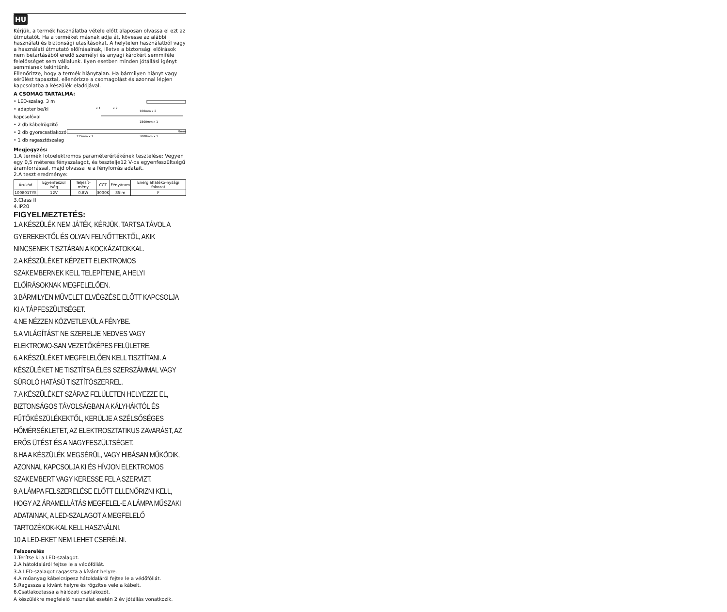HU
Kérjük, a termék használatba vétele előtt alaposan olvassa el ezt az útmutatót. Ha a terméket másnak adja át, kövesse az alábbi használati és biztonsági utasításokat. A helytelen használatból vagy a használati útmutató előírásainak, illetve a biztonsági előírások nem betartásából eredő személyi és anyagi károkért semmiféle felelősséget sem vállalunk. Ilyen esetben minden jótállási igényt semmisnek tekintünk.
Ellenőrizze, hogy a termék hiánytalan. Ha bármilyen hiányt vagy sérülést tapasztal, ellenőrizze a csomagolást és azonnal lépjen kapcsolatba a készülék eladójával.
A CSOMAG TARTALMA:
• LED-szalag, 3 m
• adapter be/ki kapcsolóval
• 2 db kábelrögzítő
• 2 db gyorscsatlakozó
• 1 db ragasztószalag
100mm x 2
x 1
x 2
1500mm x 1
115mm x 1
3000mm x 1
8mm
Megjegyzés:
1.A termék fotoelektromos paraméterértékének tesztelése: Vegyen egy 0,5 méteres fényszalagot, és tesztelje12 V-os egyenfeszültségű áramforrással, majd olvassa le a fényforrás adatait.
2.A teszt eredménye:
| Árukód | Egyenfeszül tség | Teljesít-mény | CCT | Fényáram | Energiahatéko-nysági fokozat |
| --- | --- | --- | --- | --- | --- |
| 100801TYS | 12V | 0.8W | 3000K | 85lm | F |
3.Class II
4.IP20
FIGYELMEZTETÉS:
1.A KÉSZÜLÉK NEM JÁTÉK, KÉRJÜK, TARTSA TÁVOL A GYEREKEKTŐL ÉS OLYAN FELNŐTTEKTŐL, AKIK NINCSENEK TISZTÁBAN A KOCKÁZATOKKAL.
2.A KÉSZÜLÉKET KÉPZETT ELEKTROMOS SZAKEMBERNEK KELL TELEPÍTENIE, A HELYI ELŐÍRÁSOKNAK MEGFELELŐEN.
3.BÁRMILYEN MŰVELET ELVÉGZÉSE ELŐTT KAPCSOLJA KI A TÁPFESZÜLTSÉGET.
4.NE NÉZZEN KÖZVETLENÜL A FÉNYBE.
5.A VILÁGÍTÁST NE SZERELJE NEDVES VAGY ELEKTROMO-SAN VEZETŐKÉPES FELÜLETRE.
6.A KÉSZÜLÉKET MEGFELELŐEN KELL TISZTÍTANI. A KÉSZÜLÉKET NE TISZTÍTSA ÉLES SZERSZÁMMAL VAGY SÚROLÓ HATÁSÚ TISZTÍTÓSZERREL.
7.A KÉSZÜLÉKET SZÁRAZ FELÜLETEN HELYEZZE EL, BIZTONSÁGOS TÁVOLSÁGBAN A KÁLYHÁKTÓL ÉS FŰTŐKÉSZÜLÉKEKTŐL, KERÜLJE A SZÉLSŐSÉGES HŐMÉRSÉKLETET, AZ ELEKTROSZTATIKUS ZAVARÁST, AZ ERŐS ÜTÉST ÉS A NAGYFESZÜLTSÉGET.
8.HA A KÉSZÜLÉK MEGSÉRÜL, VAGY HIBÁSAN MŰKÖDIK, AZONNAL KAPCSOLJA KI ÉS HÍVJON ELEKTROMOS SZAKEMBERT VAGY KERESSE FEL A SZERVIZT.
9.A LÁMPA FELSZERELÉSE ELŐTT ELLENŐRIZNI KELL, HOGY AZ ÁRAMELLÁTÁS MEGFELEL-E A LÁMPA MŰSZAKI ADATAINAK, A LED-SZALAGOT A MEGFELELŐ TARTOZÉKOK-KAL KELL HASZNÁLNI.
10.A LED-EKET NEM LEHET CSERÉLNI.
Felszerelés
1.Terítse ki a LED-szalagot.
2.A hátoldaláról fejtse le a védőfóliát.
3.A LED-szalagot ragassza a kívánt helyre.
4.A műanyag kábelcsipesz hátoldaláról fejtse le a védőfóliát.
5.Ragassza a kívánt helyre és rögzítse vele a kábelt.
6.Csatlakoztassa a hálózati csatlakozót.
A készülékre megfelelő használat esetén 2 év jótállás vonatkozik.